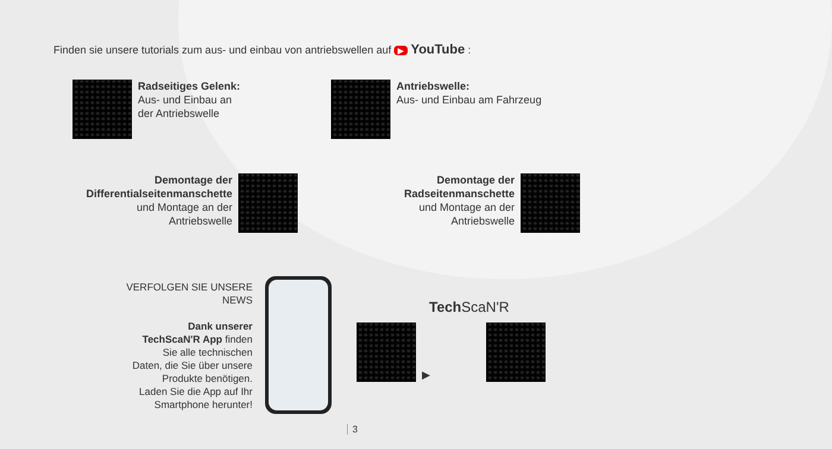Finden sie unsere tutorials zum aus- und einbau von antriebswellen auf ▶ YouTube :
Radseitiges Gelenk:
Aus- und Einbau an
der Antriebswelle
Antriebswelle:
Aus- und Einbau am Fahrzeug
Demontage der
Differentialseitenmanschette
und Montage an der
Antriebswelle
Demontage der
Radseitenmanschette
und Montage an der
Antriebswelle
VERFOLGEN SIE UNSERE NEWS
Dank unserer
TechScaN'R App finden
Sie alle technischen
Daten, die Sie über unsere
Produkte benötigen.
Laden Sie die App auf Ihr
Smartphone herunter!
Tech ScaN'R
▶
3